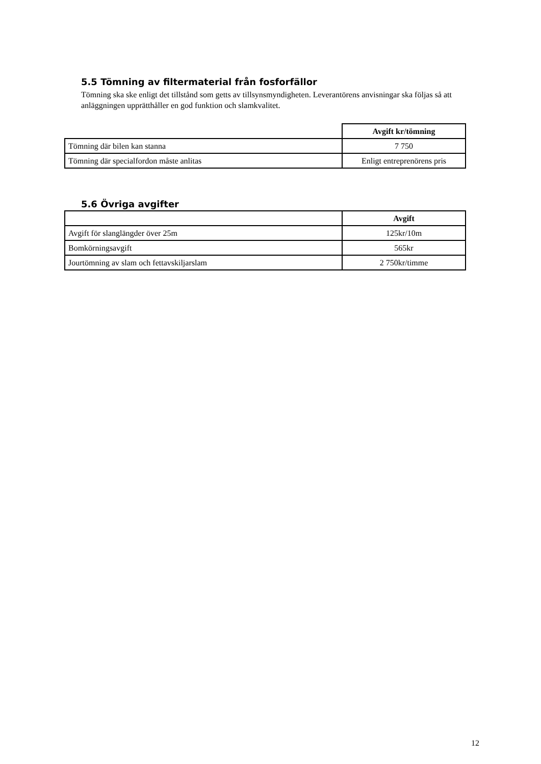5.5 Tömning av filtermaterial från fosforfällor
Tömning ska ske enligt det tillstånd som getts av tillsynsmyndigheten. Leverantörens anvisningar ska följas så att anläggningen upprätthåller en god funktion och slamkvalitet.
| | Avgift kr/tömning |
| Tömning där bilen kan stanna | 7 750 |
| Tömning där specialfordon måste anlitas | Enligt entreprenörens pris |
5.6 Övriga avgifter
| | Avgift |
| Avgift för slanglängder över 25m | 125kr/10m |
| Bomkörningsavgift | 565kr |
| Jourtömning av slam och fettavskiljarslam | 2 750kr/timme |
12